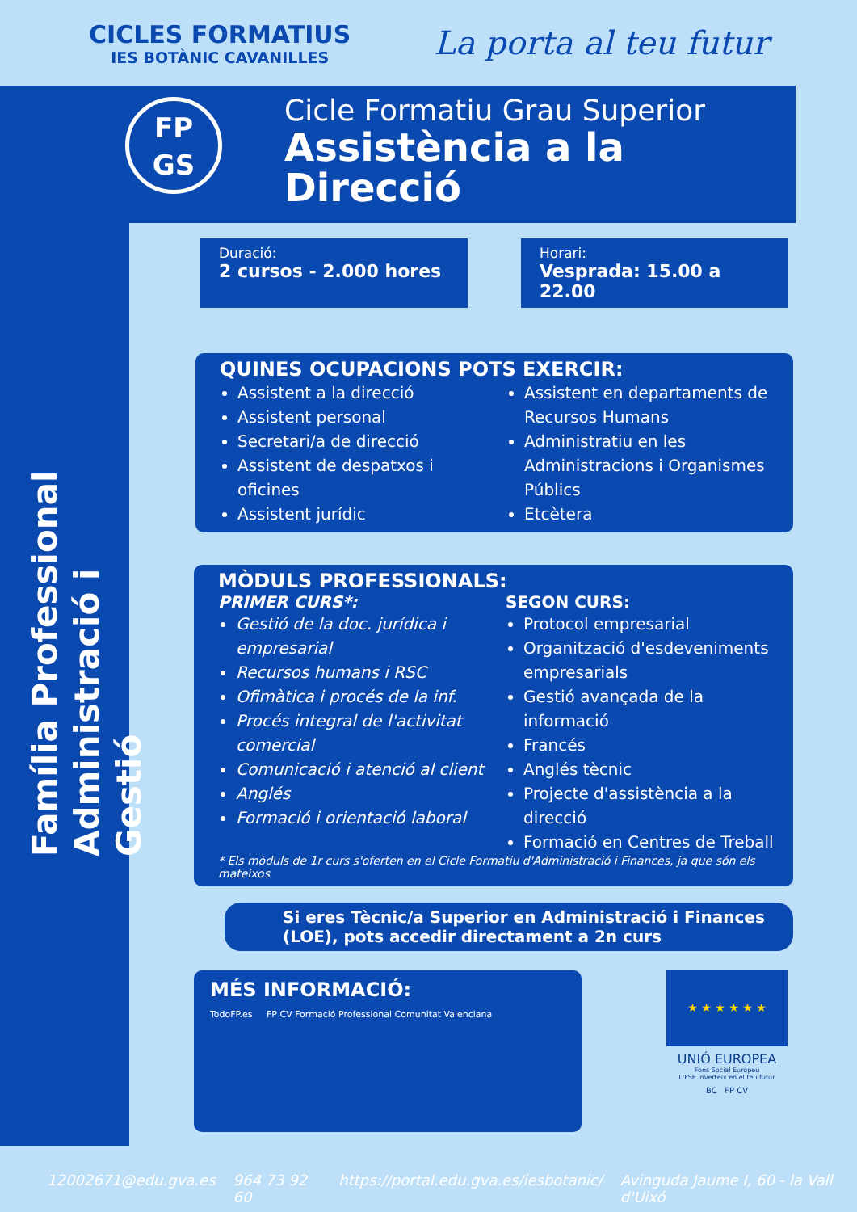CICLES FORMATIUS
IES BOTÀNIC CAVANILLES
La porta al teu futur
Cicle Formatiu Grau Superior
Assistència a la
Direcció
FP
GS
Família Professional Administració i Gestió
Duració:
2 cursos - 2.000 hores
Horari:
Vesprada: 15.00 a 22.00
QUINES OCUPACIONS POTS EXERCIR:
Assistent a la direcció
Assistent personal
Secretari/a de direcció
Assistent de despatxos i oficines
Assistent jurídic
Assistent en departaments de Recursos Humans
Administratiu en les Administracions i Organismes Públics
Etcètera
MÒDULS PROFESSIONALS:
PRIMER CURS*:
Gestió de la doc. jurídica i empresarial
Recursos humans i RSC
Ofimàtica i procés de la inf.
Procés integral de l'activitat comercial
Comunicació i atenció al client
Anglés
Formació i orientació laboral
SEGON CURS:
Protocol empresarial
Organització d'esdeveniments empresarials
Gestió avançada de la informació
Francés
Anglés tècnic
Projecte d'assistència a la direcció
Formació en Centres de Treball
* Els mòduls de 1r curs s'oferten en el Cicle Formatiu d'Administració i Finances, ja que són els mateixos
Si eres Tècnic/a Superior en Administració i Finances (LOE), pots accedir directament a 2n curs
MÉS INFORMACIÓ:
TodoFP.es FP CV Formació Professional Comunitat Valenciana
★ ★ ★ ★ ★ ★
UNIÓ EUROPEA
Fons Social Europeu
L'FSE inverteix en el teu futur
BC FP CV
12002671@edu.gva.es 964 73 92 60 https://portal.edu.gva.es/iesbotanic/ Avinguda Jaume I, 60 - la Vall d'Uixó